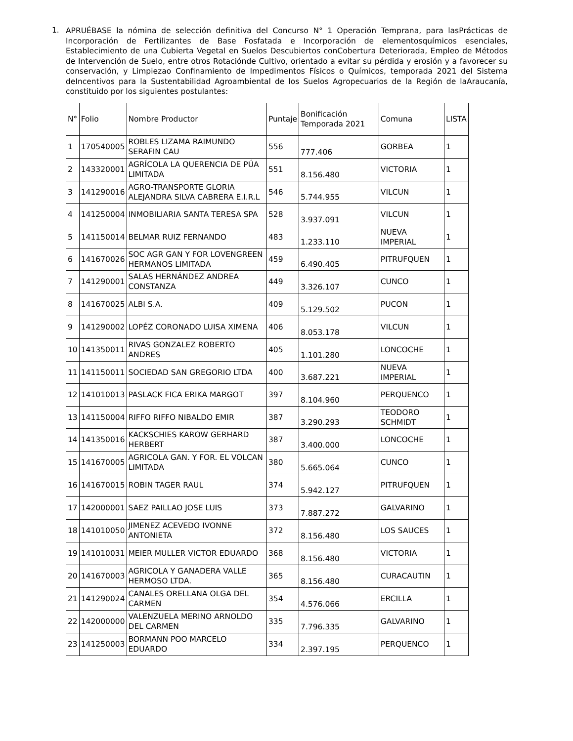1.
APRUÉBASE la nómina de selección definitiva del Concurso N° 1 Operación Temprana, para lasPrácticas de Incorporación de Fertilizantes de Base Fosfatada e Incorporación de elementosquímicos esenciales, Establecimiento de una Cubierta Vegetal en Suelos Descubiertos conCobertura Deteriorada, Empleo de Métodos de Intervención de Suelo, entre otros Rotaciónde Cultivo, orientado a evitar su pérdida y erosión y a favorecer su conservación, y Limpiezao Confinamiento de Impedimentos Físicos o Químicos, temporada 2021 del Sistema deIncentivos para la Sustentabilidad Agroambiental de los Suelos Agropecuarios de la Región de laAraucanía, constituido por los siguientes postulantes:
| N° | Folio | Nombre Productor | Puntaje | Bonificación Temporada 2021 | Comuna | LISTA |
| 1 | 170540005 | ROBLES LIZAMA RAIMUNDO SERAFIN CAU | 556 | 777.406 | GORBEA | 1 |
| 2 | 143320001 | AGRÍCOLA LA QUERENCIA DE PÚA LIMITADA | 551 | 8.156.480 | VICTORIA | 1 |
| 3 | 141290016 | AGRO-TRANSPORTE GLORIA ALEJANDRA SILVA CABRERA E.I.R.L | 546 | 5.744.955 | VILCUN | 1 |
| 4 | 141250004 | INMOBILIARIA SANTA TERESA SPA | 528 | 3.937.091 | VILCUN | 1 |
| 5 | 141150014 | BELMAR RUIZ FERNANDO | 483 | 1.233.110 | NUEVA IMPERIAL | 1 |
| 6 | 141670026 | SOC AGR GAN Y FOR LOVENGREEN HERMANOS LIMITADA | 459 | 6.490.405 | PITRUFQUEN | 1 |
| 7 | 141290001 | SALAS HERNÁNDEZ ANDREA CONSTANZA | 449 | 3.326.107 | CUNCO | 1 |
| 8 | 141670025 | ALBI S.A. | 409 | 5.129.502 | PUCON | 1 |
| 9 | 141290002 | LOPÉZ CORONADO LUISA XIMENA | 406 | 8.053.178 | VILCUN | 1 |
| 10 | 141350011 | RIVAS GONZALEZ ROBERTO ANDRES | 405 | 1.101.280 | LONCOCHE | 1 |
| 11 | 141150011 | SOCIEDAD SAN GREGORIO LTDA | 400 | 3.687.221 | NUEVA IMPERIAL | 1 |
| 12 | 141010013 | PASLACK FICA ERIKA MARGOT | 397 | 8.104.960 | PERQUENCO | 1 |
| 13 | 141150004 | RIFFO RIFFO NIBALDO EMIR | 387 | 3.290.293 | TEODORO SCHMIDT | 1 |
| 14 | 141350016 | KACKSCHIES KAROW GERHARD HERBERT | 387 | 3.400.000 | LONCOCHE | 1 |
| 15 | 141670005 | AGRICOLA GAN. Y FOR. EL VOLCAN LIMITADA | 380 | 5.665.064 | CUNCO | 1 |
| 16 | 141670015 | ROBIN TAGER RAUL | 374 | 5.942.127 | PITRUFQUEN | 1 |
| 17 | 142000001 | SAEZ PAILLAO JOSE LUIS | 373 | 7.887.272 | GALVARINO | 1 |
| 18 | 141010050 | JIMENEZ ACEVEDO IVONNE ANTONIETA | 372 | 8.156.480 | LOS SAUCES | 1 |
| 19 | 141010031 | MEIER MULLER VICTOR EDUARDO | 368 | 8.156.480 | VICTORIA | 1 |
| 20 | 141670003 | AGRICOLA Y GANADERA VALLE HERMOSO LTDA. | 365 | 8.156.480 | CURACAUTIN | 1 |
| 21 | 141290024 | CANALES ORELLANA OLGA DEL CARMEN | 354 | 4.576.066 | ERCILLA | 1 |
| 22 | 142000000 | VALENZUELA MERINO ARNOLDO DEL CARMEN | 335 | 7.796.335 | GALVARINO | 1 |
| 23 | 141250003 | BORMANN POO MARCELO EDUARDO | 334 | 2.397.195 | PERQUENCO | 1 |